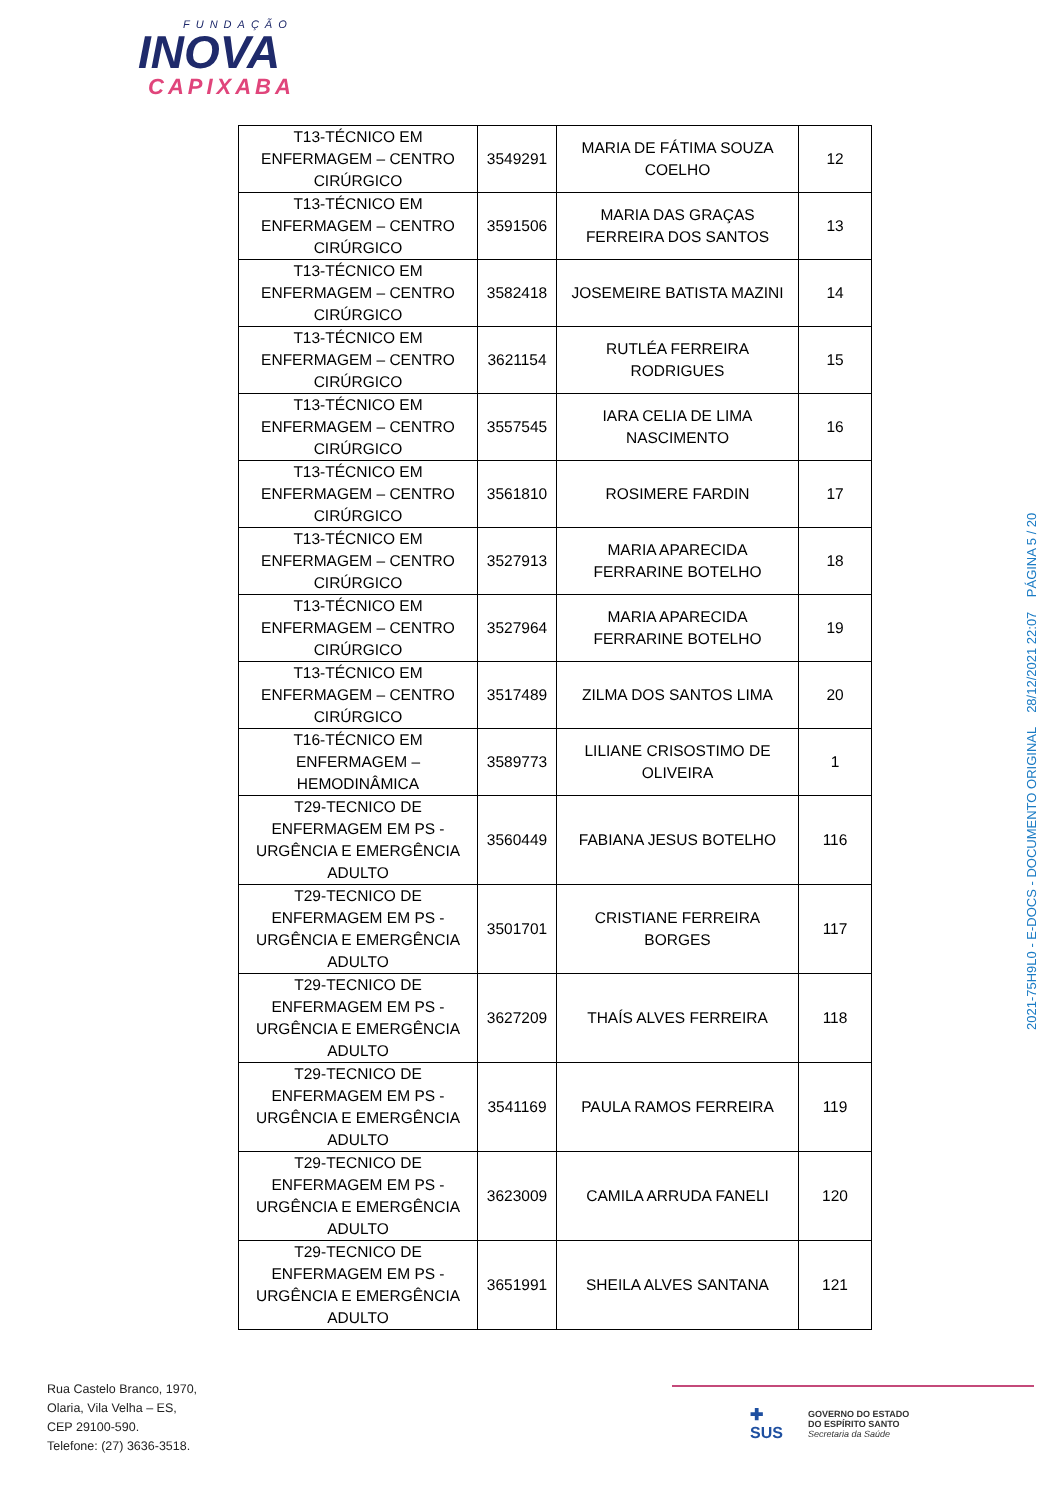FUNDAÇÃO
INOVA
CAPIXABA
| T13-TÉCNICO EM ENFERMAGEM – CENTRO CIRÚRGICO | 3549291 | MARIA DE FÁTIMA SOUZA COELHO | 12 |
| T13-TÉCNICO EM ENFERMAGEM – CENTRO CIRÚRGICO | 3591506 | MARIA DAS GRAÇAS FERREIRA DOS SANTOS | 13 |
| T13-TÉCNICO EM ENFERMAGEM – CENTRO CIRÚRGICO | 3582418 | JOSEMEIRE BATISTA MAZINI | 14 |
| T13-TÉCNICO EM ENFERMAGEM – CENTRO CIRÚRGICO | 3621154 | RUTLÉA FERREIRA RODRIGUES | 15 |
| T13-TÉCNICO EM ENFERMAGEM – CENTRO CIRÚRGICO | 3557545 | IARA CELIA DE LIMA NASCIMENTO | 16 |
| T13-TÉCNICO EM ENFERMAGEM – CENTRO CIRÚRGICO | 3561810 | ROSIMERE FARDIN | 17 |
| T13-TÉCNICO EM ENFERMAGEM – CENTRO CIRÚRGICO | 3527913 | MARIA APARECIDA FERRARINE BOTELHO | 18 |
| T13-TÉCNICO EM ENFERMAGEM – CENTRO CIRÚRGICO | 3527964 | MARIA APARECIDA FERRARINE BOTELHO | 19 |
| T13-TÉCNICO EM ENFERMAGEM – CENTRO CIRÚRGICO | 3517489 | ZILMA DOS SANTOS LIMA | 20 |
| T16-TÉCNICO EM ENFERMAGEM – HEMODINÂMICA | 3589773 | LILIANE CRISOSTIMO DE OLIVEIRA | 1 |
| T29-TECNICO DE ENFERMAGEM EM PS - URGÊNCIA E EMERGÊNCIA ADULTO | 3560449 | FABIANA JESUS BOTELHO | 116 |
| T29-TECNICO DE ENFERMAGEM EM PS - URGÊNCIA E EMERGÊNCIA ADULTO | 3501701 | CRISTIANE FERREIRA BORGES | 117 |
| T29-TECNICO DE ENFERMAGEM EM PS - URGÊNCIA E EMERGÊNCIA ADULTO | 3627209 | THAÍS ALVES FERREIRA | 118 |
| T29-TECNICO DE ENFERMAGEM EM PS - URGÊNCIA E EMERGÊNCIA ADULTO | 3541169 | PAULA RAMOS FERREIRA | 119 |
| T29-TECNICO DE ENFERMAGEM EM PS - URGÊNCIA E EMERGÊNCIA ADULTO | 3623009 | CAMILA ARRUDA FANELI | 120 |
| T29-TECNICO DE ENFERMAGEM EM PS - URGÊNCIA E EMERGÊNCIA ADULTO | 3651991 | SHEILA ALVES SANTANA | 121 |
2021-75H9L0 - E-DOCS - DOCUMENTO ORIGINAL 28/12/2021 22:07 PÁGINA 5 / 20
Rua Castelo Branco, 1970,
Olaria, Vila Velha – ES,
CEP 29100-590.
Telefone: (27) 3636-3518.
✚
SUS
GOVERNO DO ESTADO
DO ESPÍRITO SANTO
Secretaria da Saúde